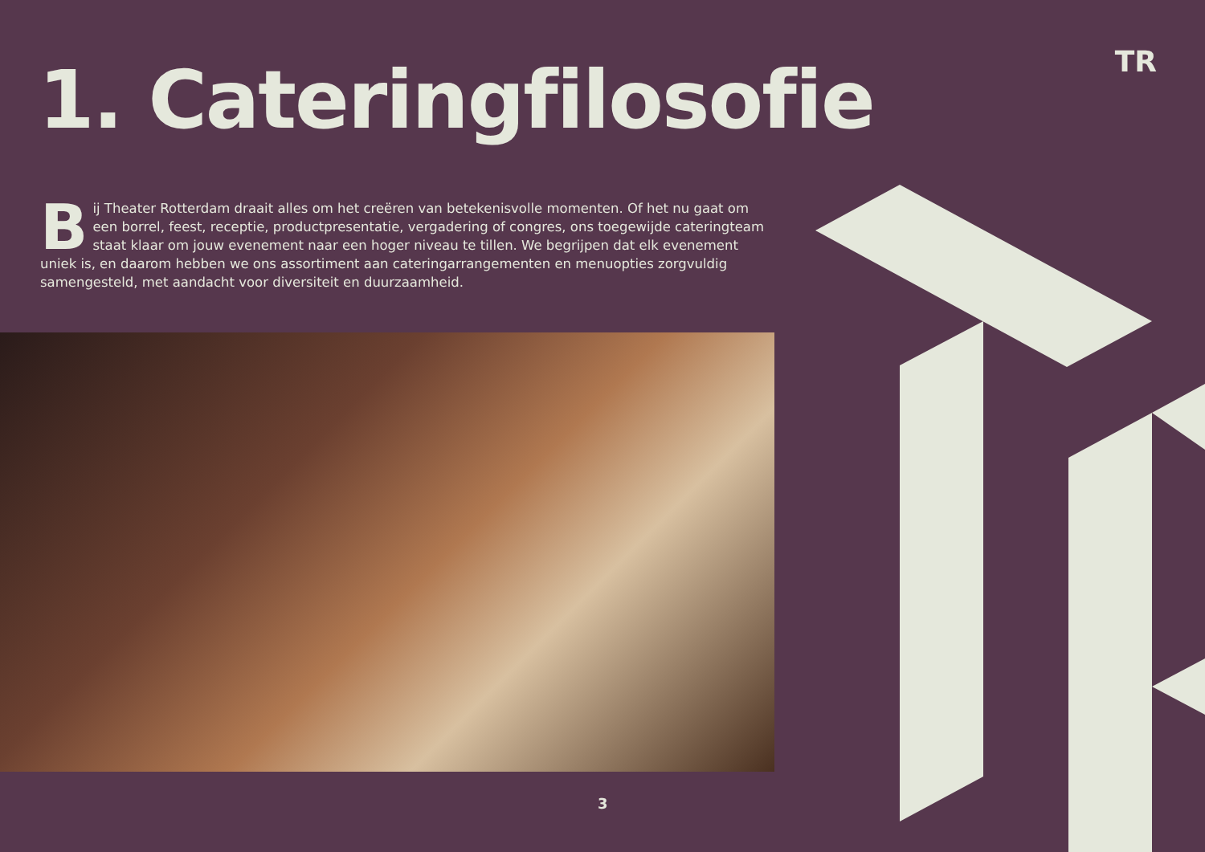TR
1. Cateringfilosofie
Bij Theater Rotterdam draait alles om het creëren van betekenisvolle momenten. Of het nu gaat om een borrel, feest, receptie, productpresentatie, vergadering of congres, ons toegewijde cateringteam staat klaar om jouw evenement naar een hoger niveau te tillen. We begrijpen dat elk evenement uniek is, en daarom hebben we ons assortiment aan cateringarrangementen en menuopties zorgvuldig samengesteld, met aandacht voor diversiteit en duurzaamheid.
3